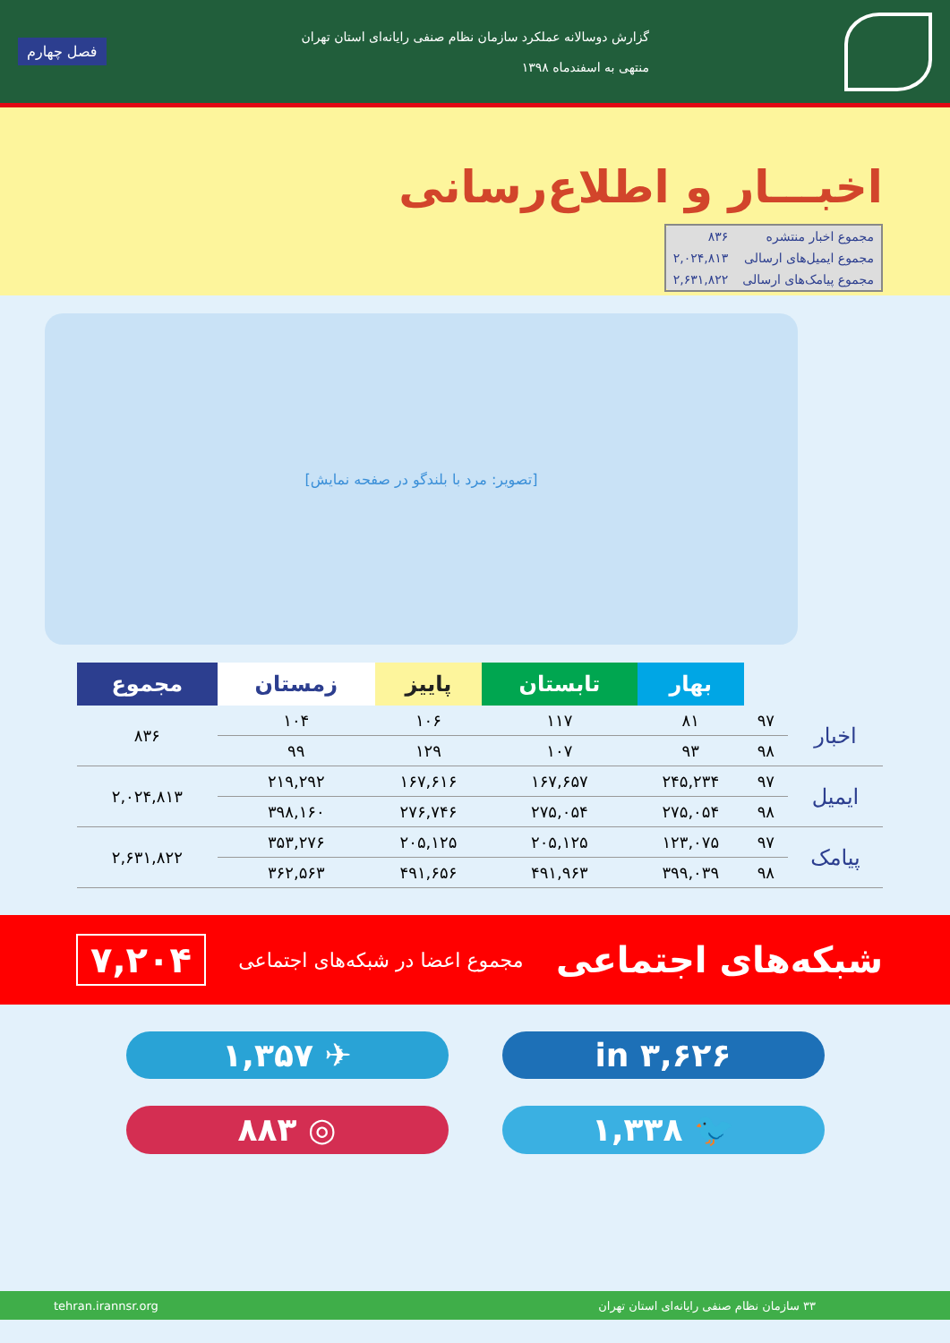گزارش دوسالانه عملکرد سازمان نظام صنفی رایانه‌ای استان تهران
منتهی به اسفندماه ۱۳۹۸
فصل چهارم
اخبـــار و اطلاع‌رسانی
| مجموع اخبار منتشره | ۸۳۶ |
| مجموع ایمیل‌های ارسالی | ۲,۰۲۴,۸۱۳ |
| مجموع پیامک‌های ارسالی | ۲,۶۳۱,۸۲۲ |
[تصویر: مرد با بلندگو در صفحه نمایش]
| | | بهار | تابستان | پاییز | زمستان | مجموع |
| --- | --- | --- | --- | --- | --- | --- |
| اخبار | ۹۷ | ۸۱ | ۱۱۷ | ۱۰۶ | ۱۰۴ | ۸۳۶ |
| | ۹۸ | ۹۳ | ۱۰۷ | ۱۲۹ | ۹۹ | |
| ایمیل | ۹۷ | ۲۴۵,۲۳۴ | ۱۶۷,۶۵۷ | ۱۶۷,۶۱۶ | ۲۱۹,۲۹۲ | ۲,۰۲۴,۸۱۳ |
| | ۹۸ | ۲۷۵,۰۵۴ | ۲۷۵,۰۵۴ | ۲۷۶,۷۴۶ | ۳۹۸,۱۶۰ | |
| پیامک | ۹۷ | ۱۲۳,۰۷۵ | ۲۰۵,۱۲۵ | ۲۰۵,۱۲۵ | ۳۵۳,۲۷۶ | ۲,۶۳۱,۸۲۲ |
| | ۹۸ | ۳۹۹,۰۳۹ | ۴۹۱,۹۶۳ | ۴۹۱,۶۵۶ | ۳۶۲,۵۶۳ | |
شبکه‌های اجتماعی
مجموع اعضا در شبکه‌های اجتماعی ۷,۲۰۴
in ۳,۶۲۶
✈ ۱,۳۵۷
🐦 ۱,۳۳۸
◎ ۸۸۳
۳۳ سازمان نظام صنفی رایانه‌ای استان تهران tehran.irannsr.org